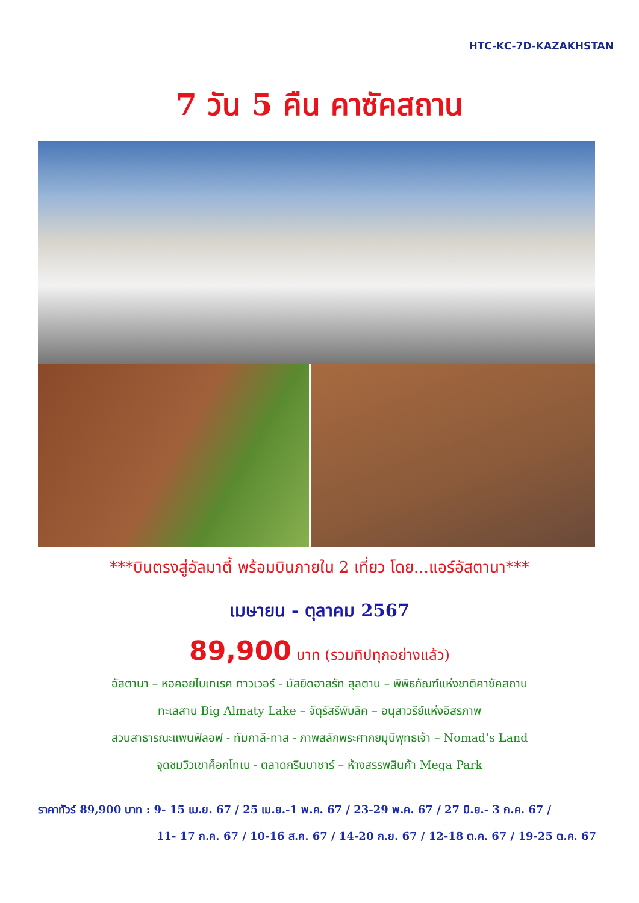HTC-KC-7D-KAZAKHSTAN
7 วัน 5 คืน คาซัคสถาน
***บินตรงสู่อัลมาตี้ พร้อมบินภายใน 2 เที่ยว โดย...แอร์อัสตานา***
เมษายน - ตุลาคม 2567
89,900 บาท (รวมทิปทุกอย่างแล้ว)
อัสตานา – หอคอยไบเทเรค ทาวเวอร์ - มัสยิดฮาสรัท สุลตาน – พิพิธภัณฑ์แห่งชาติคาซัคสถาน
ทะเลสาบ Big Almaty Lake – จัตุรัสรีพับลิค – อนุสาวรีย์แห่งอิสรภาพ
สวนสาธารณะแพนฟิลอฟ - ทัมกาลี-ทาส - ภาพสลักพระศากยมุนีพุทธเจ้า – Nomad’s Land
จุดชมวิวเขาค็อกโทเบ - ตลาดกรีนบาซาร์ – ห้างสรรพสินค้า Mega Park
ราคาทัวร์ 89,900 บาท : 9- 15 เม.ย. 67 / 25 เม.ย.-1 พ.ค. 67 / 23-29 พ.ค. 67 / 27 มิ.ย.- 3 ก.ค. 67 /
11- 17 ก.ค. 67 / 10-16 ส.ค. 67 / 14-20 ก.ย. 67 / 12-18 ต.ค. 67 / 19-25 ต.ค. 67